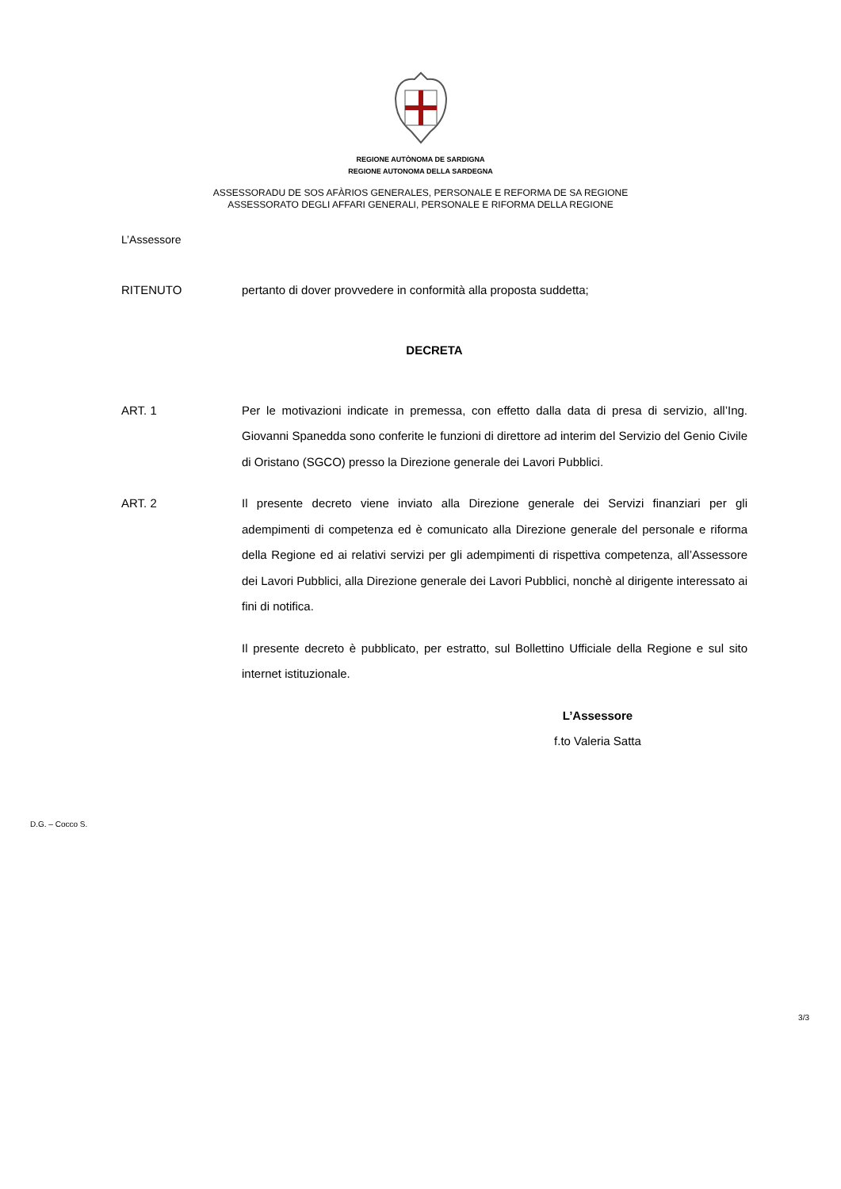REGIONE AUTÒNOMA DE SARDIGNA
REGIONE AUTONOMA DELLA SARDEGNA
ASSESSORADU DE SOS AFÀRIOS GENERALES, PERSONALE E REFORMA DE SA REGIONE
ASSESSORATO DEGLI AFFARI GENERALI, PERSONALE E RIFORMA DELLA REGIONE
L’Assessore
RITENUTO pertanto di dover provvedere in conformità alla proposta suddetta;
DECRETA
ART. 1 Per le motivazioni indicate in premessa, con effetto dalla data di presa di servizio, all’Ing. Giovanni Spanedda sono conferite le funzioni di direttore ad interim del Servizio del Genio Civile di Oristano (SGCO) presso la Direzione generale dei Lavori Pubblici.
ART. 2 Il presente decreto viene inviato alla Direzione generale dei Servizi finanziari per gli adempimenti di competenza ed è comunicato alla Direzione generale del personale e riforma della Regione ed ai relativi servizi per gli adempimenti di rispettiva competenza, all’Assessore dei Lavori Pubblici, alla Direzione generale dei Lavori Pubblici, nonchè al dirigente interessato ai fini di notifica.
Il presente decreto è pubblicato, per estratto, sul Bollettino Ufficiale della Regione e sul sito internet istituzionale.
L’Assessore
f.to Valeria Satta
D.G. – Cocco S.
3/3